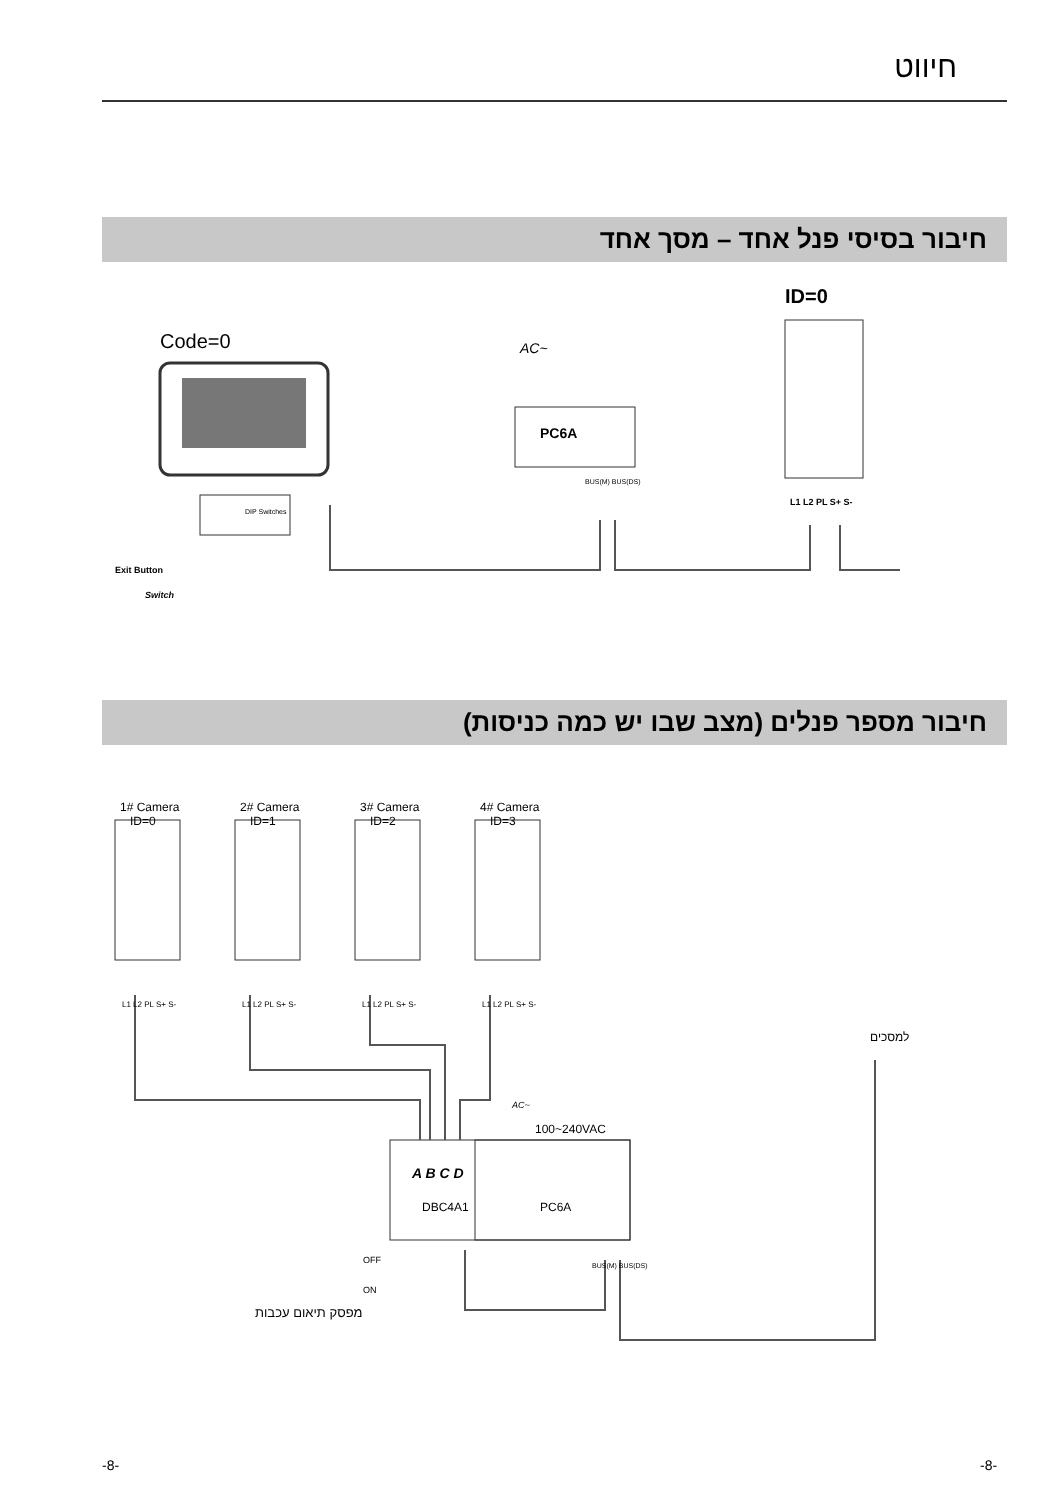חיווט
חיבור בסיסי פנל אחד – מסך אחד
Code=0 AC~
PC6A
ID=0
BUS(M) BUS(DS)
DIP Switches
L1 L2 PL S+ S-
Exit Button
Switch
חיבור מספר פנלים (מצב שבו יש כמה כניסות)
1# Camera
ID=0
2# Camera
ID=1
3# Camera
ID=2
4# Camera
ID=3
L1 L2 PL S+ S- L1 L2 PL S+ S- L1 L2 PL S+ S- L1 L2 PL S+ S-
למסכים
AC~
100~240VAC
A B C D
DBC4A1 PC6A
BUS(M) BUS(DS)
OFF
ON
מפסק תיאום עכבות
-8- -8-